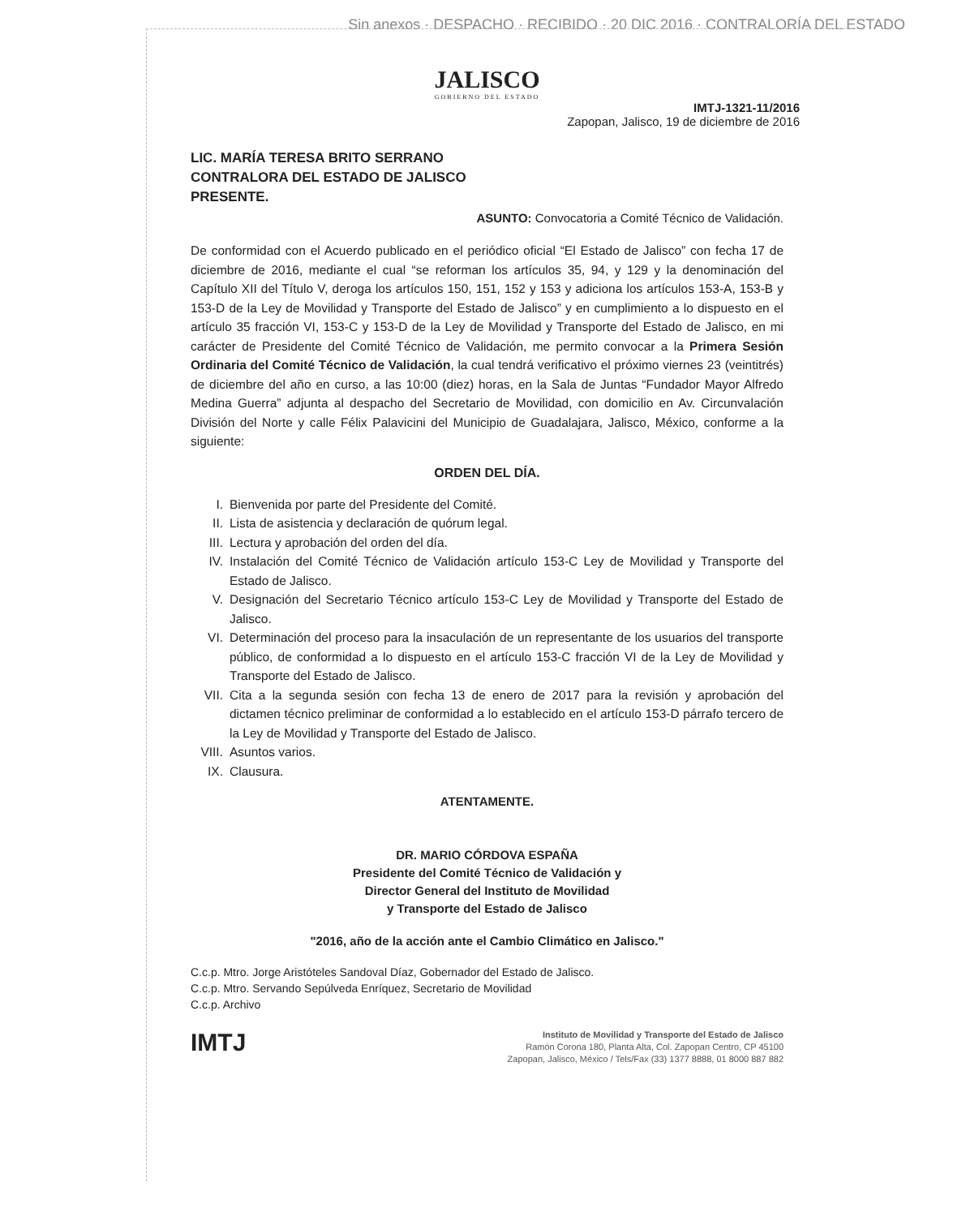Sin anexos · DESPACHO · RECIBIDO · 20 DIC 2016 · CONTRALORÍA DEL ESTADO
JALISCO
GOBIERNO DEL ESTADO
IMTJ-1321-11/2016
Zapopan, Jalisco, 19 de diciembre de 2016
LIC. MARÍA TERESA BRITO SERRANO
CONTRALORA DEL ESTADO DE JALISCO
PRESENTE.
ASUNTO: Convocatoria a Comité Técnico de Validación.
De conformidad con el Acuerdo publicado en el periódico oficial “El Estado de Jalisco” con fecha 17 de diciembre de 2016, mediante el cual “se reforman los artículos 35, 94, y 129 y la denominación del Capítulo XII del Título V, deroga los artículos 150, 151, 152 y 153 y adiciona los artículos 153-A, 153-B y 153-D de la Ley de Movilidad y Transporte del Estado de Jalisco” y en cumplimiento a lo dispuesto en el artículo 35 fracción VI, 153-C y 153-D de la Ley de Movilidad y Transporte del Estado de Jalisco, en mi carácter de Presidente del Comité Técnico de Validación, me permito convocar a la Primera Sesión Ordinaria del Comité Técnico de Validación, la cual tendrá verificativo el próximo viernes 23 (veintitrés) de diciembre del año en curso, a las 10:00 (diez) horas, en la Sala de Juntas “Fundador Mayor Alfredo Medina Guerra” adjunta al despacho del Secretario de Movilidad, con domicilio en Av. Circunvalación División del Norte y calle Félix Palavicini del Municipio de Guadalajara, Jalisco, México, conforme a la siguiente:
ORDEN DEL DÍA.
I. Bienvenida por parte del Presidente del Comité.
II. Lista de asistencia y declaración de quórum legal.
III. Lectura y aprobación del orden del día.
IV. Instalación del Comité Técnico de Validación artículo 153-C Ley de Movilidad y Transporte del Estado de Jalisco.
V. Designación del Secretario Técnico artículo 153-C Ley de Movilidad y Transporte del Estado de Jalisco.
VI. Determinación del proceso para la insaculación de un representante de los usuarios del transporte público, de conformidad a lo dispuesto en el artículo 153-C fracción VI de la Ley de Movilidad y Transporte del Estado de Jalisco.
VII. Cita a la segunda sesión con fecha 13 de enero de 2017 para la revisión y aprobación del dictamen técnico preliminar de conformidad a lo establecido en el artículo 153-D párrafo tercero de la Ley de Movilidad y Transporte del Estado de Jalisco.
VIII. Asuntos varios.
IX. Clausura.
ATENTAMENTE.
DR. MARIO CÓRDOVA ESPAÑA
Presidente del Comité Técnico de Validación y
Director General del Instituto de Movilidad
y Transporte del Estado de Jalisco
"2016, año de la acción ante el Cambio Climático en Jalisco."
C.c.p. Mtro. Jorge Aristóteles Sandoval Díaz, Gobernador del Estado de Jalisco.
C.c.p. Mtro. Servando Sepúlveda Enríquez, Secretario de Movilidad
C.c.p. Archivo
IMTJ
Instituto de Movilidad y Transporte del Estado de Jalisco
Ramón Corona 180, Planta Alta, Col. Zapopan Centro, CP 45100
Zapopan, Jalisco, México / Tels/Fax (33) 1377 8888, 01 8000 887 882